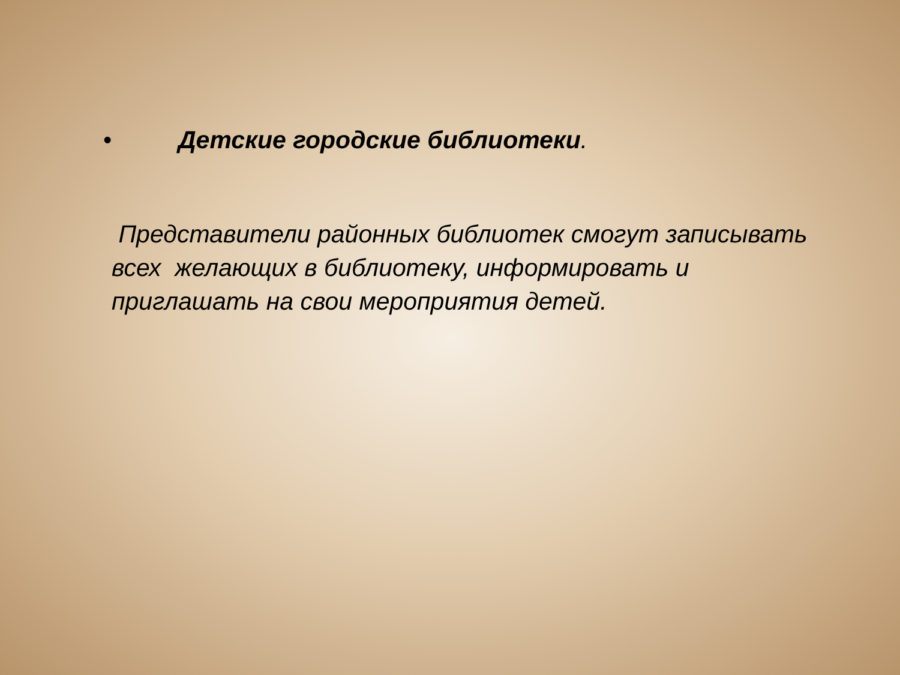• Детские городские библиотеки.
Представители районных библиотек смогут записывать всех желающих в библиотеку, информировать и приглашать на свои мероприятия детей.